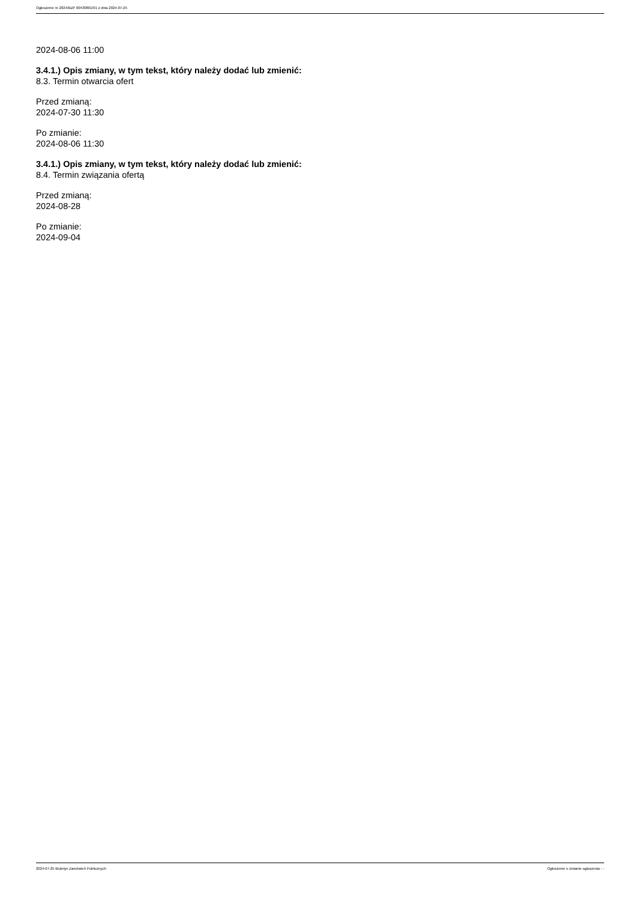Ogłoszenie nr 2024/BZP 00430801/01 z dnia 2024-07-25
2024-08-06 11:00
3.4.1.) Opis zmiany, w tym tekst, który należy dodać lub zmienić:
8.3. Termin otwarcia ofert
Przed zmianą:
2024-07-30 11:30
Po zmianie:
2024-08-06 11:30
3.4.1.) Opis zmiany, w tym tekst, który należy dodać lub zmienić:
8.4. Termin związania ofertą
Przed zmianą:
2024-08-28
Po zmianie:
2024-09-04
2024-07-25 Biuletyn Zamówień Publicznych Ogłoszenie o zmianie ogłoszenia - -